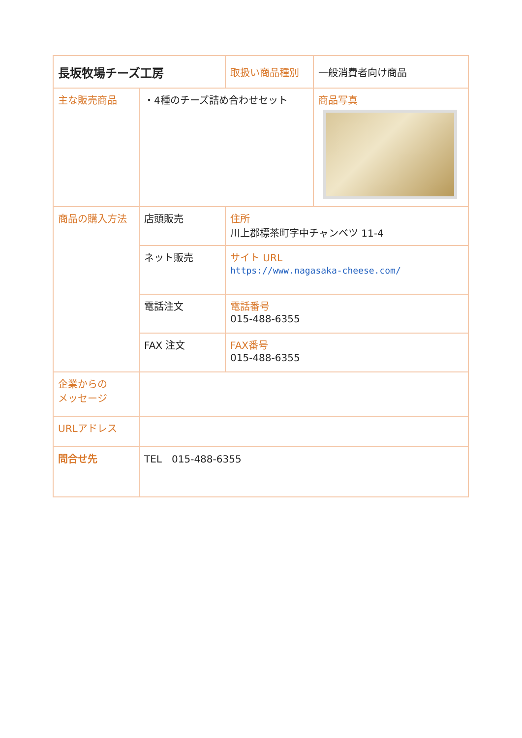| 長坂牧場チーズ工房 | | 取扱い商品種別 | 一般消費者向け商品 |
| 主な販売商品 | ・4種のチーズ詰め合わせセット | | 商品写真 |
| 商品の購入方法 | 店頭販売 | 住所 川上郡標茶町字中チャンベツ 11-4 | |
| | ネット販売 | サイト URL https://www.nagasaka-cheese.com/ | |
| | 電話注文 | 電話番号 015-488-6355 | |
| | FAX 注文 | FAX番号 015-488-6355 | |
| 企業からの メッセージ | | | |
| URLアドレス | | | |
| 問合せ先 | TEL 015-488-6355 | | |